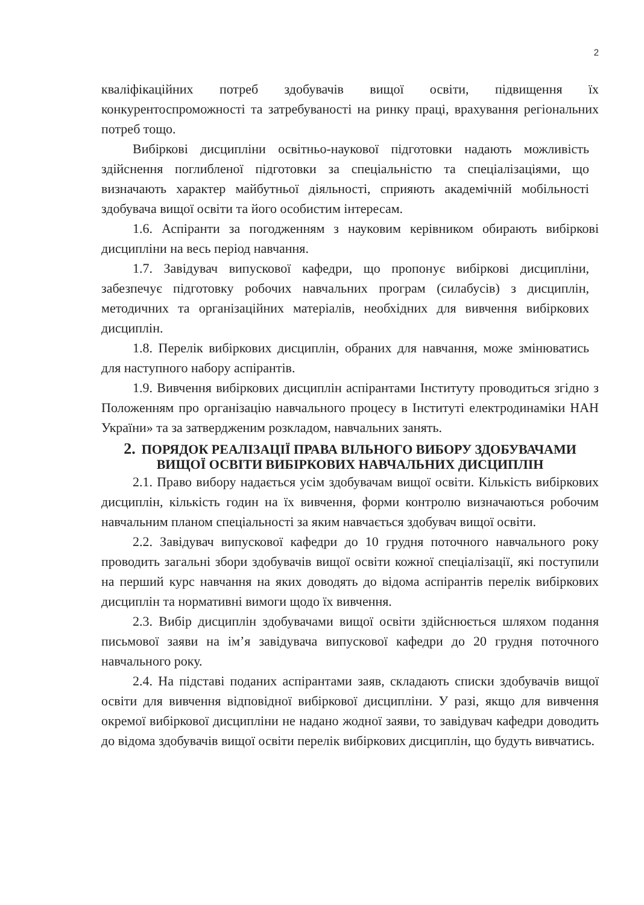2
кваліфікаційних потреб здобувачів вищої освіти, підвищення їх конкурентоспроможності та затребуваності на ринку праці, врахування регіональних потреб тощо.
Вибіркові дисципліни освітньо-наукової підготовки надають можливість здійснення поглибленої підготовки за спеціальністю та спеціалізаціями, що визначають характер майбутньої діяльності, сприяють академічній мобільності здобувача вищої освіти та його особистим інтересам.
1.6. Аспіранти за погодженням з науковим керівником обирають вибіркові дисципліни на весь період навчання.
1.7. Завідувач випускової кафедри, що пропонує вибіркові дисципліни, забезпечує підготовку робочих навчальних програм (силабусів) з дисциплін, методичних та організаційних матеріалів, необхідних для вивчення вибіркових дисциплін.
1.8. Перелік вибіркових дисциплін, обраних для навчання, може змінюватись для наступного набору аспірантів.
1.9. Вивчення вибіркових дисциплін аспірантами Інституту проводиться згідно з Положенням про організацію навчального процесу в Інституті електродинаміки НАН України» та за затвердженим розкладом, навчальних занять.
2. ПОРЯДОК РЕАЛІЗАЦІЇ ПРАВА ВІЛЬНОГО ВИБОРУ ЗДОБУВАЧАМИ ВИЩОЇ ОСВІТИ ВИБІРКОВИХ НАВЧАЛЬНИХ ДИСЦИПЛІН
2.1. Право вибору надається усім здобувачам вищої освіти. Кількість вибіркових дисциплін, кількість годин на їх вивчення, форми контролю визначаються робочим навчальним планом спеціальності за яким навчається здобувач вищої освіти.
2.2. Завідувач випускової кафедри до 10 грудня поточного навчального року проводить загальні збори здобувачів вищої освіти кожної спеціалізації, які поступили на перший курс навчання на яких доводять до відома аспірантів перелік вибіркових дисциплін та нормативні вимоги щодо їх вивчення.
2.3. Вибір дисциплін здобувачами вищої освіти здійснюється шляхом подання письмової заяви на ім’я завідувача випускової кафедри до 20 грудня поточного навчального року.
2.4. На підставі поданих аспірантами заяв, складають списки здобувачів вищої освіти для вивчення відповідної вибіркової дисципліни. У разі, якщо для вивчення окремої вибіркової дисципліни не надано жодної заяви, то завідувач кафедри доводить до відома здобувачів вищої освіти перелік вибіркових дисциплін, що будуть вивчатись.